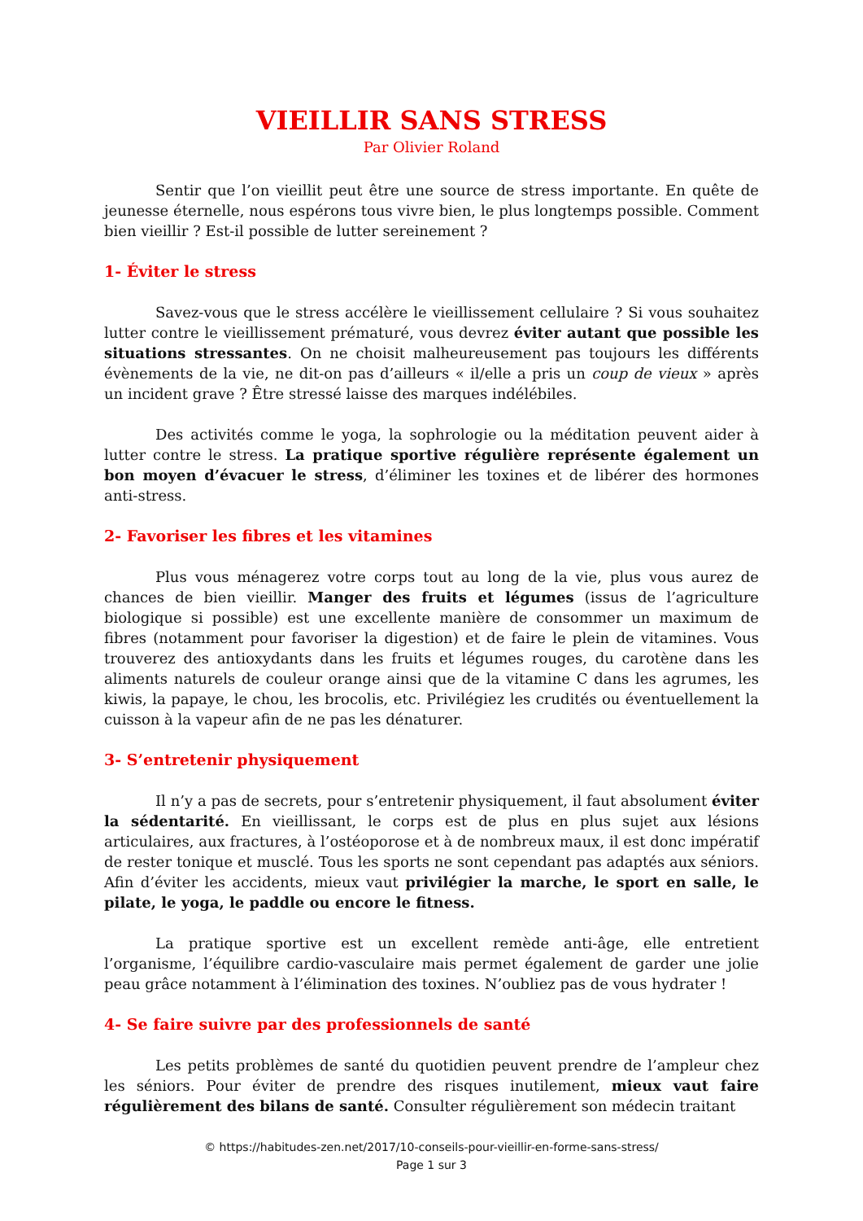VIEILLIR SANS STRESS
Par Olivier Roland
Sentir que l’on vieillit peut être une source de stress importante. En quête de jeunesse éternelle, nous espérons tous vivre bien, le plus longtemps possible. Comment bien vieillir ? Est-il possible de lutter sereinement ?
1- Éviter le stress
Savez-vous que le stress accélère le vieillissement cellulaire ? Si vous souhaitez lutter contre le vieillissement prématuré, vous devrez éviter autant que possible les situations stressantes. On ne choisit malheureusement pas toujours les différents évènements de la vie, ne dit-on pas d’ailleurs « il/elle a pris un coup de vieux » après un incident grave ? Être stressé laisse des marques indélébiles.
Des activités comme le yoga, la sophrologie ou la méditation peuvent aider à lutter contre le stress. La pratique sportive régulière représente également un bon moyen d’évacuer le stress, d’éliminer les toxines et de libérer des hormones anti-stress.
2- Favoriser les fibres et les vitamines
Plus vous ménagerez votre corps tout au long de la vie, plus vous aurez de chances de bien vieillir. Manger des fruits et légumes (issus de l’agriculture biologique si possible) est une excellente manière de consommer un maximum de fibres (notamment pour favoriser la digestion) et de faire le plein de vitamines. Vous trouverez des antioxydants dans les fruits et légumes rouges, du carotène dans les aliments naturels de couleur orange ainsi que de la vitamine C dans les agrumes, les kiwis, la papaye, le chou, les brocolis, etc. Privilégiez les crudités ou éventuellement la cuisson à la vapeur afin de ne pas les dénaturer.
3- S’entretenir physiquement
Il n’y a pas de secrets, pour s’entretenir physiquement, il faut absolument éviter la sédentarité. En vieillissant, le corps est de plus en plus sujet aux lésions articulaires, aux fractures, à l’ostéoporose et à de nombreux maux, il est donc impératif de rester tonique et musclé. Tous les sports ne sont cependant pas adaptés aux séniors. Afin d’éviter les accidents, mieux vaut privilégier la marche, le sport en salle, le pilate, le yoga, le paddle ou encore le fitness.
La pratique sportive est un excellent remède anti-âge, elle entretient l’organisme, l’équilibre cardio-vasculaire mais permet également de garder une jolie peau grâce notamment à l’élimination des toxines. N’oubliez pas de vous hydrater !
4- Se faire suivre par des professionnels de santé
Les petits problèmes de santé du quotidien peuvent prendre de l’ampleur chez les séniors. Pour éviter de prendre des risques inutilement, mieux vaut faire régulièrement des bilans de santé. Consulter régulièrement son médecin traitant
© https://habitudes-zen.net/2017/10-conseils-pour-vieillir-en-forme-sans-stress/
Page 1 sur 3